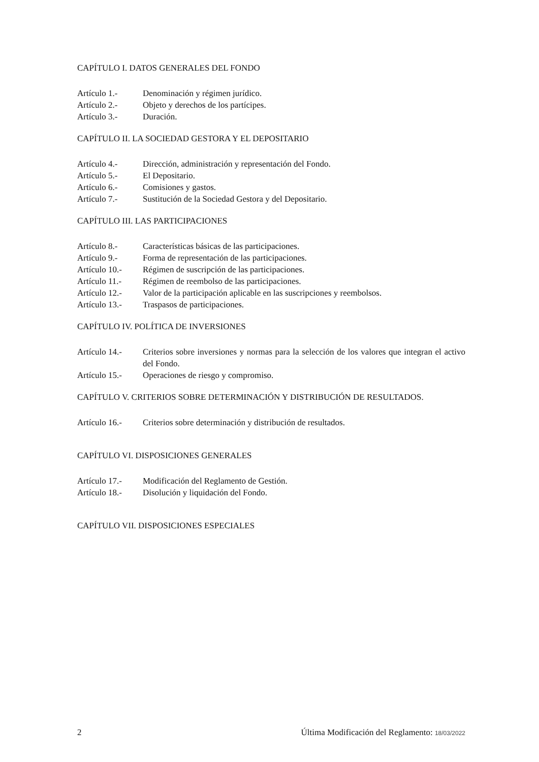CAPÍTULO I. DATOS GENERALES DEL FONDO
Artículo 1.- Denominación y régimen jurídico.
Artículo 2.- Objeto y derechos de los partícipes.
Artículo 3.- Duración.
CAPÍTULO II. LA SOCIEDAD GESTORA Y EL DEPOSITARIO
Artículo 4.- Dirección, administración y representación del Fondo.
Artículo 5.- El Depositario.
Artículo 6.- Comisiones y gastos.
Artículo 7.- Sustitución de la Sociedad Gestora y del Depositario.
CAPÍTULO III. LAS PARTICIPACIONES
Artículo 8.- Características básicas de las participaciones.
Artículo 9.- Forma de representación de las participaciones.
Artículo 10.- Régimen de suscripción de las participaciones.
Artículo 11.- Régimen de reembolso de las participaciones.
Artículo 12.- Valor de la participación aplicable en las suscripciones y reembolsos.
Artículo 13.- Traspasos de participaciones.
CAPÍTULO IV. POLÍTICA DE INVERSIONES
Artículo 14.- Criterios sobre inversiones y normas para la selección de los valores que integran el activo del Fondo.
Artículo 15.- Operaciones de riesgo y compromiso.
CAPÍTULO V. CRITERIOS SOBRE DETERMINACIÓN Y DISTRIBUCIÓN DE RESULTADOS.
Artículo 16.- Criterios sobre determinación y distribución de resultados.
CAPÍTULO VI. DISPOSICIONES GENERALES
Artículo 17.- Modificación del Reglamento de Gestión.
Artículo 18.- Disolución y liquidación del Fondo.
CAPÍTULO VII. DISPOSICIONES ESPECIALES
2 Última Modificación del Reglamento: 18/03/2022